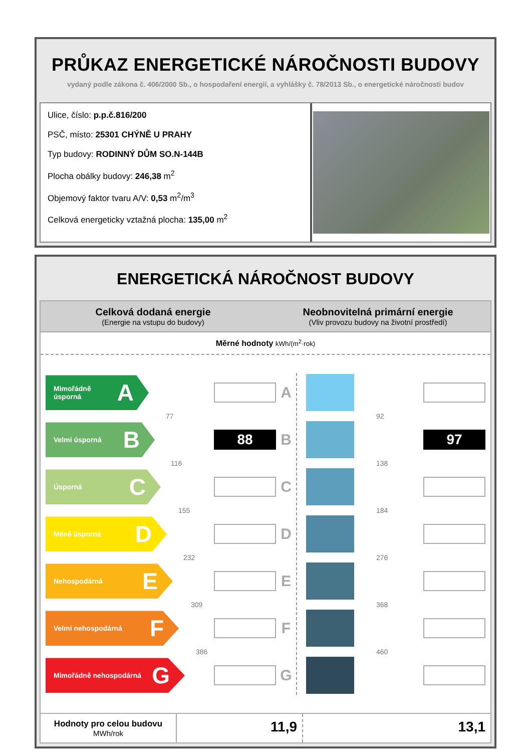PRŮKAZ ENERGETICKÉ NÁROČNOSTI BUDOVY
vydaný podle zákona č. 406/2000 Sb., o hospodaření energií, a vyhlášky č. 78/2013 Sb., o energetické náročnosti budov
Ulice, číslo: p.p.č.816/200
PSČ, místo: 25301 CHÝNĚ U PRAHY
Typ budovy: RODINNÝ DŮM SO.N-144B
Plocha obálky budovy: 246,38 m<sup>2</sup>
Objemový faktor tvaru A/V: 0,53 m<sup>2</sup>/m<sup>3</sup>
Celková energeticky vztažná plocha: 135,00 m<sup>2</sup>
ENERGETICKÁ NÁROČNOST BUDOVY
Celková dodaná energie
(Energie na vstupu do budovy)
Neobnovitelná primární energie
(Vliv provozu budovy na životní prostředí)
Měrné hodnoty kWh/(m<sup>2</sup>·rok)
Mimořádně úsporná A
A
77
Velmi úsporná B
88
B
116
Úsporná C
C
155
Méně úsporná D
D
232
Nehospodárná E
E
309
Velmi nehospodárná F
F
386
Mimořádně nehospodárná G
G
92
97
138
184
276
368
460
Hodnoty pro celou budovu
MWh/rok
11,9 13,1